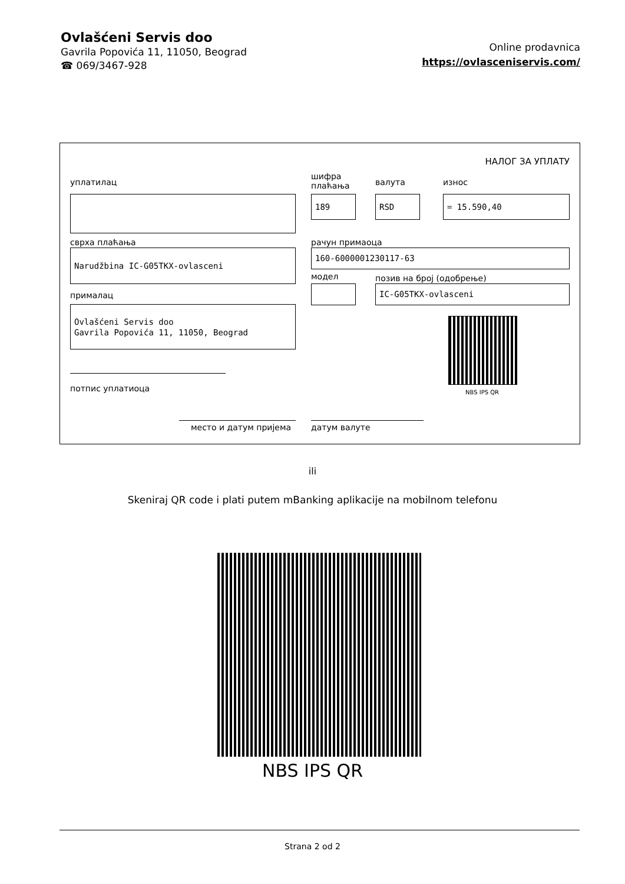Ovlašćeni Servis doo
Gavrila Popovića 11, 11050, Beograd
☎ 069/3467-928
Online prodavnica
https://ovlasceniservis.com/
НАЛОГ ЗА УПЛАТУ
уплатилац
шифра
плаћања
валута износ
189 RSD = 15.590,40
сврха плаћања рачун примаоца
Narudžbina IC-G05TKX-ovlasceni 160-6000001230117-63
модел позив на број (одобрење)
IC-G05TKX-ovlasceni
прималац
Ovlašćeni Servis doo
Gavrila Popovića 11, 11050, Beograd
NBS IPS QR
потпис уплатиоца
место и датум пријема датум валуте
ili
Skeniraj QR code i plati putem mBanking aplikacije na mobilnom telefonu
NBS IPS QR
Strana 2 od 2